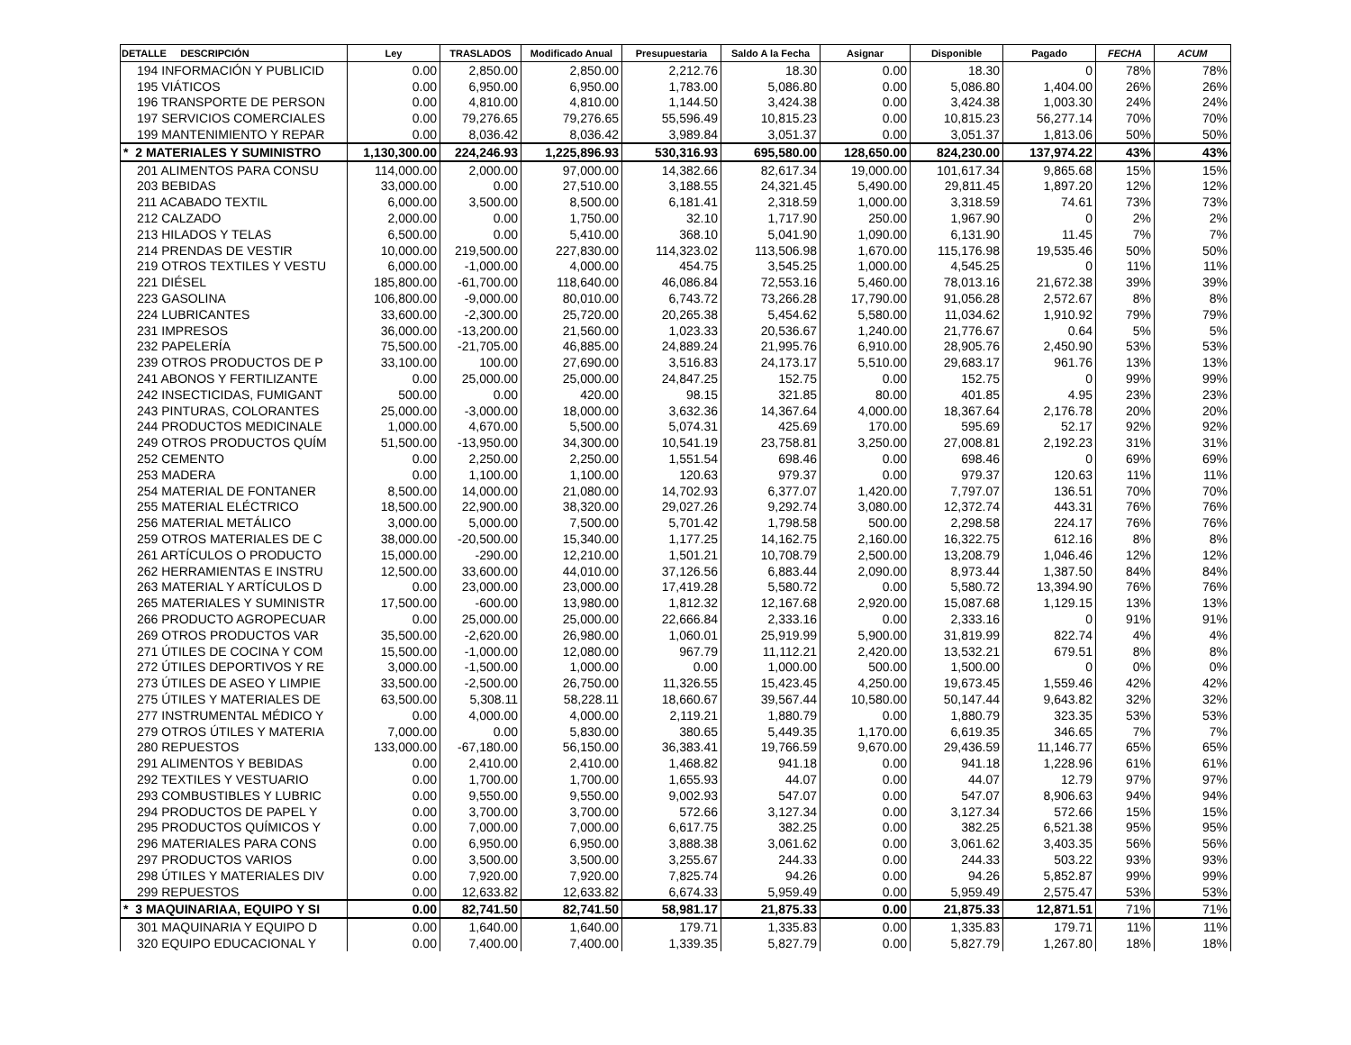| DETALLE DESCRIPCIÓN | Ley | TRASLADOS | Modificado Anual | Presupuestaria | Saldo A la Fecha | Asignar | Disponible | Pagado | FECHA | ACUM |
| --- | --- | --- | --- | --- | --- | --- | --- | --- | --- | --- |
| 194 INFORMACIÓN Y PUBLICID | 0.00 | 2,850.00 | 2,850.00 | 2,212.76 | 18.30 | 0.00 | 18.30 | 0 | 78% | 78% |
| 195 VIÁTICOS | 0.00 | 6,950.00 | 6,950.00 | 1,783.00 | 5,086.80 | 0.00 | 5,086.80 | 1,404.00 | 26% | 26% |
| 196 TRANSPORTE DE PERSON | 0.00 | 4,810.00 | 4,810.00 | 1,144.50 | 3,424.38 | 0.00 | 3,424.38 | 1,003.30 | 24% | 24% |
| 197 SERVICIOS COMERCIALES | 0.00 | 79,276.65 | 79,276.65 | 55,596.49 | 10,815.23 | 0.00 | 10,815.23 | 56,277.14 | 70% | 70% |
| 199 MANTENIMIENTO Y REPAR | 0.00 | 8,036.42 | 8,036.42 | 3,989.84 | 3,051.37 | 0.00 | 3,051.37 | 1,813.06 | 50% | 50% |
| * 2 MATERIALES Y SUMINISTRO | 1,130,300.00 | 224,246.93 | 1,225,896.93 | 530,316.93 | 695,580.00 | 128,650.00 | 824,230.00 | 137,974.22 | 43% | 43% |
| 201 ALIMENTOS PARA CONSU | 114,000.00 | 2,000.00 | 97,000.00 | 14,382.66 | 82,617.34 | 19,000.00 | 101,617.34 | 9,865.68 | 15% | 15% |
| 203 BEBIDAS | 33,000.00 | 0.00 | 27,510.00 | 3,188.55 | 24,321.45 | 5,490.00 | 29,811.45 | 1,897.20 | 12% | 12% |
| 211 ACABADO TEXTIL | 6,000.00 | 3,500.00 | 8,500.00 | 6,181.41 | 2,318.59 | 1,000.00 | 3,318.59 | 74.61 | 73% | 73% |
| 212 CALZADO | 2,000.00 | 0.00 | 1,750.00 | 32.10 | 1,717.90 | 250.00 | 1,967.90 | 0 | 2% | 2% |
| 213 HILADOS Y TELAS | 6,500.00 | 0.00 | 5,410.00 | 368.10 | 5,041.90 | 1,090.00 | 6,131.90 | 11.45 | 7% | 7% |
| 214 PRENDAS DE VESTIR | 10,000.00 | 219,500.00 | 227,830.00 | 114,323.02 | 113,506.98 | 1,670.00 | 115,176.98 | 19,535.46 | 50% | 50% |
| 219 OTROS TEXTILES Y VESTU | 6,000.00 | -1,000.00 | 4,000.00 | 454.75 | 3,545.25 | 1,000.00 | 4,545.25 | 0 | 11% | 11% |
| 221 DIÉSEL | 185,800.00 | -61,700.00 | 118,640.00 | 46,086.84 | 72,553.16 | 5,460.00 | 78,013.16 | 21,672.38 | 39% | 39% |
| 223 GASOLINA | 106,800.00 | -9,000.00 | 80,010.00 | 6,743.72 | 73,266.28 | 17,790.00 | 91,056.28 | 2,572.67 | 8% | 8% |
| 224 LUBRICANTES | 33,600.00 | -2,300.00 | 25,720.00 | 20,265.38 | 5,454.62 | 5,580.00 | 11,034.62 | 1,910.92 | 79% | 79% |
| 231 IMPRESOS | 36,000.00 | -13,200.00 | 21,560.00 | 1,023.33 | 20,536.67 | 1,240.00 | 21,776.67 | 0.64 | 5% | 5% |
| 232 PAPELERÍA | 75,500.00 | -21,705.00 | 46,885.00 | 24,889.24 | 21,995.76 | 6,910.00 | 28,905.76 | 2,450.90 | 53% | 53% |
| 239 OTROS PRODUCTOS DE P | 33,100.00 | 100.00 | 27,690.00 | 3,516.83 | 24,173.17 | 5,510.00 | 29,683.17 | 961.76 | 13% | 13% |
| 241 ABONOS Y FERTILIZANTE | 0.00 | 25,000.00 | 25,000.00 | 24,847.25 | 152.75 | 0.00 | 152.75 | 0 | 99% | 99% |
| 242 INSECTICIDAS, FUMIGANT | 500.00 | 0.00 | 420.00 | 98.15 | 321.85 | 80.00 | 401.85 | 4.95 | 23% | 23% |
| 243 PINTURAS, COLORANTES | 25,000.00 | -3,000.00 | 18,000.00 | 3,632.36 | 14,367.64 | 4,000.00 | 18,367.64 | 2,176.78 | 20% | 20% |
| 244 PRODUCTOS MEDICINALE | 1,000.00 | 4,670.00 | 5,500.00 | 5,074.31 | 425.69 | 170.00 | 595.69 | 52.17 | 92% | 92% |
| 249 OTROS PRODUCTOS QUÍM | 51,500.00 | -13,950.00 | 34,300.00 | 10,541.19 | 23,758.81 | 3,250.00 | 27,008.81 | 2,192.23 | 31% | 31% |
| 252 CEMENTO | 0.00 | 2,250.00 | 2,250.00 | 1,551.54 | 698.46 | 0.00 | 698.46 | 0 | 69% | 69% |
| 253 MADERA | 0.00 | 1,100.00 | 1,100.00 | 120.63 | 979.37 | 0.00 | 979.37 | 120.63 | 11% | 11% |
| 254 MATERIAL DE FONTANER | 8,500.00 | 14,000.00 | 21,080.00 | 14,702.93 | 6,377.07 | 1,420.00 | 7,797.07 | 136.51 | 70% | 70% |
| 255 MATERIAL ELÉCTRICO | 18,500.00 | 22,900.00 | 38,320.00 | 29,027.26 | 9,292.74 | 3,080.00 | 12,372.74 | 443.31 | 76% | 76% |
| 256 MATERIAL METÁLICO | 3,000.00 | 5,000.00 | 7,500.00 | 5,701.42 | 1,798.58 | 500.00 | 2,298.58 | 224.17 | 76% | 76% |
| 259 OTROS MATERIALES DE C | 38,000.00 | -20,500.00 | 15,340.00 | 1,177.25 | 14,162.75 | 2,160.00 | 16,322.75 | 612.16 | 8% | 8% |
| 261 ARTÍCULOS O PRODUCTO | 15,000.00 | -290.00 | 12,210.00 | 1,501.21 | 10,708.79 | 2,500.00 | 13,208.79 | 1,046.46 | 12% | 12% |
| 262 HERRAMIENTAS E INSTRU | 12,500.00 | 33,600.00 | 44,010.00 | 37,126.56 | 6,883.44 | 2,090.00 | 8,973.44 | 1,387.50 | 84% | 84% |
| 263 MATERIAL Y ARTÍCULOS D | 0.00 | 23,000.00 | 23,000.00 | 17,419.28 | 5,580.72 | 0.00 | 5,580.72 | 13,394.90 | 76% | 76% |
| 265 MATERIALES Y SUMINISTR | 17,500.00 | -600.00 | 13,980.00 | 1,812.32 | 12,167.68 | 2,920.00 | 15,087.68 | 1,129.15 | 13% | 13% |
| 266 PRODUCTO AGROPECUAR | 0.00 | 25,000.00 | 25,000.00 | 22,666.84 | 2,333.16 | 0.00 | 2,333.16 | 0 | 91% | 91% |
| 269 OTROS PRODUCTOS VAR | 35,500.00 | -2,620.00 | 26,980.00 | 1,060.01 | 25,919.99 | 5,900.00 | 31,819.99 | 822.74 | 4% | 4% |
| 271 ÚTILES DE COCINA Y COM | 15,500.00 | -1,000.00 | 12,080.00 | 967.79 | 11,112.21 | 2,420.00 | 13,532.21 | 679.51 | 8% | 8% |
| 272 ÚTILES DEPORTIVOS Y RE | 3,000.00 | -1,500.00 | 1,000.00 | 0.00 | 1,000.00 | 500.00 | 1,500.00 | 0 | 0% | 0% |
| 273 ÚTILES DE ASEO Y LIMPIE | 33,500.00 | -2,500.00 | 26,750.00 | 11,326.55 | 15,423.45 | 4,250.00 | 19,673.45 | 1,559.46 | 42% | 42% |
| 275 ÚTILES Y MATERIALES DE | 63,500.00 | 5,308.11 | 58,228.11 | 18,660.67 | 39,567.44 | 10,580.00 | 50,147.44 | 9,643.82 | 32% | 32% |
| 277 INSTRUMENTAL MÉDICO Y | 0.00 | 4,000.00 | 4,000.00 | 2,119.21 | 1,880.79 | 0.00 | 1,880.79 | 323.35 | 53% | 53% |
| 279 OTROS ÚTILES Y MATERIA | 7,000.00 | 0.00 | 5,830.00 | 380.65 | 5,449.35 | 1,170.00 | 6,619.35 | 346.65 | 7% | 7% |
| 280 REPUESTOS | 133,000.00 | -67,180.00 | 56,150.00 | 36,383.41 | 19,766.59 | 9,670.00 | 29,436.59 | 11,146.77 | 65% | 65% |
| 291 ALIMENTOS Y BEBIDAS | 0.00 | 2,410.00 | 2,410.00 | 1,468.82 | 941.18 | 0.00 | 941.18 | 1,228.96 | 61% | 61% |
| 292 TEXTILES Y VESTUARIO | 0.00 | 1,700.00 | 1,700.00 | 1,655.93 | 44.07 | 0.00 | 44.07 | 12.79 | 97% | 97% |
| 293 COMBUSTIBLES Y LUBRIC | 0.00 | 9,550.00 | 9,550.00 | 9,002.93 | 547.07 | 0.00 | 547.07 | 8,906.63 | 94% | 94% |
| 294 PRODUCTOS DE PAPEL Y | 0.00 | 3,700.00 | 3,700.00 | 572.66 | 3,127.34 | 0.00 | 3,127.34 | 572.66 | 15% | 15% |
| 295 PRODUCTOS QUÍMICOS Y | 0.00 | 7,000.00 | 7,000.00 | 6,617.75 | 382.25 | 0.00 | 382.25 | 6,521.38 | 95% | 95% |
| 296 MATERIALES PARA CONS | 0.00 | 6,950.00 | 6,950.00 | 3,888.38 | 3,061.62 | 0.00 | 3,061.62 | 3,403.35 | 56% | 56% |
| 297 PRODUCTOS VARIOS | 0.00 | 3,500.00 | 3,500.00 | 3,255.67 | 244.33 | 0.00 | 244.33 | 503.22 | 93% | 93% |
| 298 ÚTILES Y MATERIALES DIV | 0.00 | 7,920.00 | 7,920.00 | 7,825.74 | 94.26 | 0.00 | 94.26 | 5,852.87 | 99% | 99% |
| 299 REPUESTOS | 0.00 | 12,633.82 | 12,633.82 | 6,674.33 | 5,959.49 | 0.00 | 5,959.49 | 2,575.47 | 53% | 53% |
| * 3 MAQUINARIAA, EQUIPO Y SI | 0.00 | 82,741.50 | 82,741.50 | 58,981.17 | 21,875.33 | 0.00 | 21,875.33 | 12,871.51 | 71% | 71% |
| 301 MAQUINARIA Y EQUIPO D | 0.00 | 1,640.00 | 1,640.00 | 179.71 | 1,335.83 | 0.00 | 1,335.83 | 179.71 | 11% | 11% |
| 320 EQUIPO EDUCACIONAL Y | 0.00 | 7,400.00 | 7,400.00 | 1,339.35 | 5,827.79 | 0.00 | 5,827.79 | 1,267.80 | 18% | 18% |